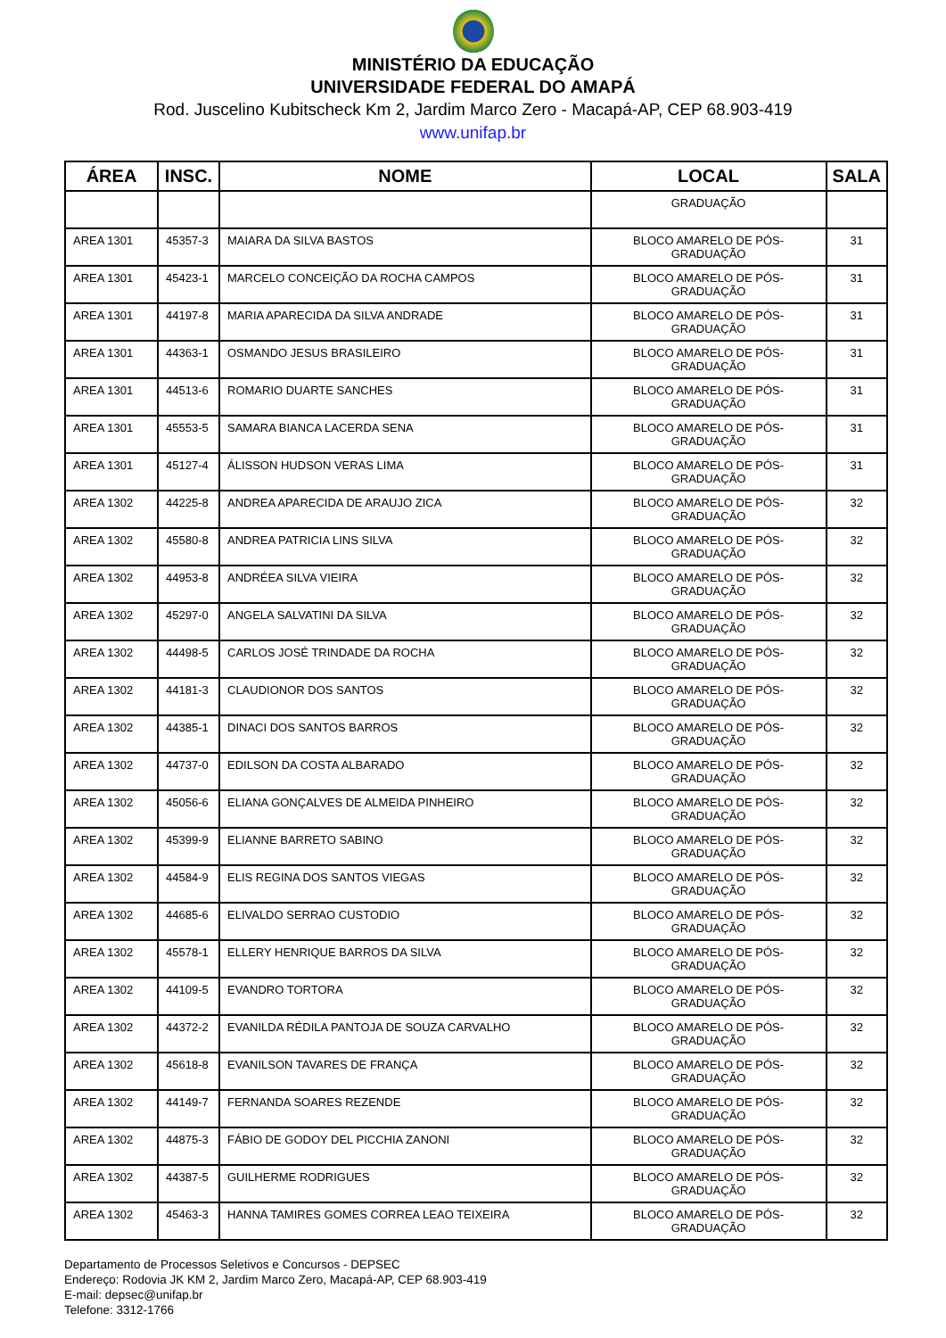MINISTÉRIO DA EDUCAÇÃO
UNIVERSIDADE FEDERAL DO AMAPÁ
Rod. Juscelino Kubitscheck Km 2, Jardim Marco Zero - Macapá-AP, CEP 68.903-419
www.unifap.br
| ÁREA | INSC. | NOME | LOCAL | SALA |
| --- | --- | --- | --- | --- |
| | | | GRADUAÇÃO | |
| AREA 1301 | 45357-3 | MAIARA DA SILVA BASTOS | BLOCO AMARELO DE PÓS-GRADUAÇÃO | 31 |
| AREA 1301 | 45423-1 | MARCELO CONCEIÇÃO DA ROCHA CAMPOS | BLOCO AMARELO DE PÓS-GRADUAÇÃO | 31 |
| AREA 1301 | 44197-8 | MARIA APARECIDA DA SILVA ANDRADE | BLOCO AMARELO DE PÓS-GRADUAÇÃO | 31 |
| AREA 1301 | 44363-1 | OSMANDO JESUS BRASILEIRO | BLOCO AMARELO DE PÓS-GRADUAÇÃO | 31 |
| AREA 1301 | 44513-6 | ROMARIO DUARTE SANCHES | BLOCO AMARELO DE PÓS-GRADUAÇÃO | 31 |
| AREA 1301 | 45553-5 | SAMARA BIANCA LACERDA SENA | BLOCO AMARELO DE PÓS-GRADUAÇÃO | 31 |
| AREA 1301 | 45127-4 | ÁLISSON HUDSON VERAS LIMA | BLOCO AMARELO DE PÓS-GRADUAÇÃO | 31 |
| AREA 1302 | 44225-8 | ANDREA APARECIDA DE ARAUJO ZICA | BLOCO AMARELO DE PÓS-GRADUAÇÃO | 32 |
| AREA 1302 | 45580-8 | ANDREA PATRICIA LINS SILVA | BLOCO AMARELO DE PÓS-GRADUAÇÃO | 32 |
| AREA 1302 | 44953-8 | ANDRÉEA SILVA VIEIRA | BLOCO AMARELO DE PÓS-GRADUAÇÃO | 32 |
| AREA 1302 | 45297-0 | ANGELA SALVATINI DA SILVA | BLOCO AMARELO DE PÓS-GRADUAÇÃO | 32 |
| AREA 1302 | 44498-5 | CARLOS JOSÉ TRINDADE DA ROCHA | BLOCO AMARELO DE PÓS-GRADUAÇÃO | 32 |
| AREA 1302 | 44181-3 | CLAUDIONOR DOS SANTOS | BLOCO AMARELO DE PÓS-GRADUAÇÃO | 32 |
| AREA 1302 | 44385-1 | DINACI DOS SANTOS BARROS | BLOCO AMARELO DE PÓS-GRADUAÇÃO | 32 |
| AREA 1302 | 44737-0 | EDILSON DA COSTA ALBARADO | BLOCO AMARELO DE PÓS-GRADUAÇÃO | 32 |
| AREA 1302 | 45056-6 | ELIANA GONÇALVES DE ALMEIDA PINHEIRO | BLOCO AMARELO DE PÓS-GRADUAÇÃO | 32 |
| AREA 1302 | 45399-9 | ELIANNE BARRETO SABINO | BLOCO AMARELO DE PÓS-GRADUAÇÃO | 32 |
| AREA 1302 | 44584-9 | ELIS REGINA DOS SANTOS VIEGAS | BLOCO AMARELO DE PÓS-GRADUAÇÃO | 32 |
| AREA 1302 | 44685-6 | ELIVALDO SERRAO CUSTODIO | BLOCO AMARELO DE PÓS-GRADUAÇÃO | 32 |
| AREA 1302 | 45578-1 | ELLERY HENRIQUE BARROS DA SILVA | BLOCO AMARELO DE PÓS-GRADUAÇÃO | 32 |
| AREA 1302 | 44109-5 | EVANDRO TORTORA | BLOCO AMARELO DE PÓS-GRADUAÇÃO | 32 |
| AREA 1302 | 44372-2 | EVANILDA RÉDILA PANTOJA DE SOUZA CARVALHO | BLOCO AMARELO DE PÓS-GRADUAÇÃO | 32 |
| AREA 1302 | 45618-8 | EVANILSON TAVARES DE FRANÇA | BLOCO AMARELO DE PÓS-GRADUAÇÃO | 32 |
| AREA 1302 | 44149-7 | FERNANDA SOARES REZENDE | BLOCO AMARELO DE PÓS-GRADUAÇÃO | 32 |
| AREA 1302 | 44875-3 | FÁBIO DE GODOY DEL PICCHIA ZANONI | BLOCO AMARELO DE PÓS-GRADUAÇÃO | 32 |
| AREA 1302 | 44387-5 | GUILHERME RODRIGUES | BLOCO AMARELO DE PÓS-GRADUAÇÃO | 32 |
| AREA 1302 | 45463-3 | HANNA TAMIRES GOMES CORREA LEAO TEIXEIRA | BLOCO AMARELO DE PÓS-GRADUAÇÃO | 32 |
Departamento de Processos Seletivos e Concursos - DEPSEC
Endereço: Rodovia JK KM 2, Jardim Marco Zero, Macapá-AP, CEP 68.903-419
E-mail: depsec@unifap.br
Telefone: 3312-1766